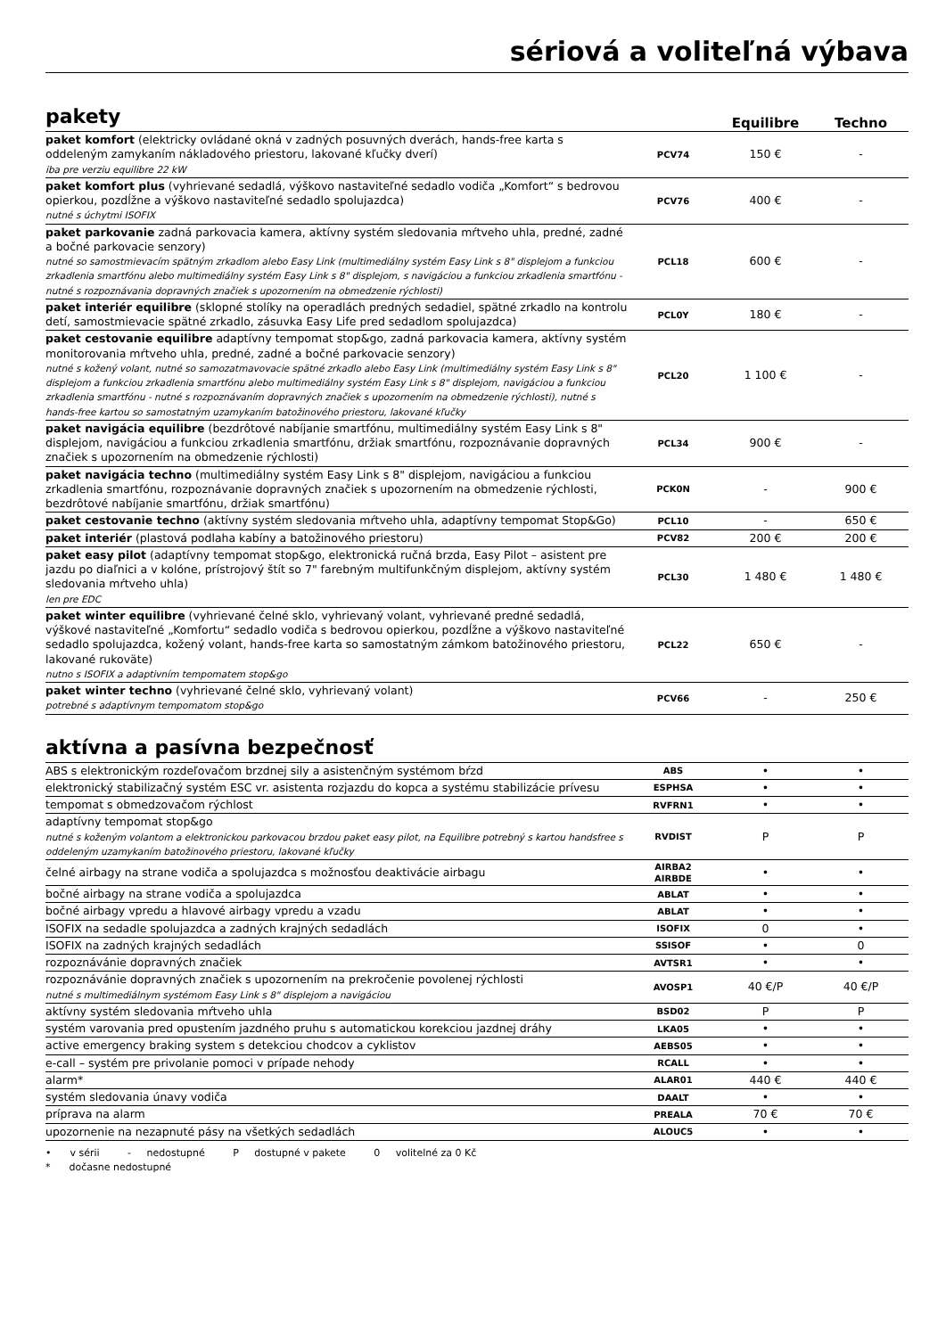sériová a voliteľná výbava
pakety
Equilibre Techno
| paket komfort (elektricky ovládané okná v zadných posuvných dverách, hands-free karta s oddeleným zamykaním nákladového priestoru, lakované kľučky dverí) iba pre verziu equilibre 22 kW | PCV74 | 150 € | - |
| paket komfort plus (vyhrievané sedadlá, výškovo nastaviteľné sedadlo vodiča „Komfort“ s bedrovou opierkou, pozdĺžne a výškovo nastaviteľné sedadlo spolujazdca) nutné s úchytmi ISOFIX | PCV76 | 400 € | - |
| paket parkovanie zadná parkovacia kamera, aktívny systém sledovania mŕtveho uhla, predné, zadné a bočné parkovacie senzory) nutné so samostmievacím spätným zrkadlom alebo Easy Link (multimediálny systém Easy Link s 8" displejom a funkciou zrkadlenia smartfónu alebo multimediálny systém Easy Link s 8" displejom, s navigáciou a funkciou zrkadlenia smartfónu - nutné s rozpoznávania dopravných značiek s upozornením na obmedzenie rýchlosti) | PCL18 | 600 € | - |
| paket interiér equilibre (sklopné stolíky na operadlách predných sedadiel, spätné zrkadlo na kontrolu detí, samostmievacie spätné zrkadlo, zásuvka Easy Life pred sedadlom spolujazdca) | PCL0Y | 180 € | - |
| paket cestovanie equilibre adaptívny tempomat stop&go, zadná parkovacia kamera, aktívny systém monitorovania mŕtveho uhla, predné, zadné a bočné parkovacie senzory) nutné s kožený volant, nutné so samozatmavovacie spätné zrkadlo alebo Easy Link (multimediálny systém Easy Link s 8" displejom a funkciou zrkadlenia smartfónu alebo multimediálny systém Easy Link s 8" displejom, navigáciou a funkciou zrkadlenia smartfónu - nutné s rozpoznávaním dopravných značiek s upozornením na obmedzenie rýchlosti), nutné s hands-free kartou so samostatným uzamykaním batožinového priestoru, lakované kľučky | PCL20 | 1 100 € | - |
| paket navigácia equilibre (bezdrôtové nabíjanie smartfónu, multimediálny systém Easy Link s 8" displejom, navigáciou a funkciou zrkadlenia smartfónu, držiak smartfónu, rozpoznávanie dopravných značiek s upozornením na obmedzenie rýchlosti) | PCL34 | 900 € | - |
| paket navigácia techno (multimediálny systém Easy Link s 8" displejom, navigáciou a funkciou zrkadlenia smartfónu, rozpoznávanie dopravných značiek s upozornením na obmedzenie rýchlosti, bezdrôtové nabíjanie smartfónu, držiak smartfónu) | PCK0N | - | 900 € |
| paket cestovanie techno (aktívny systém sledovania mŕtveho uhla, adaptívny tempomat Stop&Go) | PCL10 | - | 650 € |
| paket interiér (plastová podlaha kabíny a batožinového priestoru) | PCV82 | 200 € | 200 € |
| paket easy pilot (adaptívny tempomat stop&go, elektronická ručná brzda, Easy Pilot – asistent pre jazdu po diaľnici a v kolóne, prístrojový štít so 7" farebným multifunkčným displejom, aktívny systém sledovania mŕtveho uhla) len pre EDC | PCL30 | 1 480 € | 1 480 € |
| paket winter equilibre (vyhrievané čelné sklo, vyhrievaný volant, vyhrievané predné sedadlá, výškové nastaviteľné „Komfortu“ sedadlo vodiča s bedrovou opierkou, pozdĺžne a výškovo nastaviteľné sedadlo spolujazdca, kožený volant, hands-free karta so samostatným zámkom batožinového priestoru, lakované rukoväte) nutno s ISOFIX a adaptivním tempomatem stop&go | PCL22 | 650 € | - |
| paket winter techno (vyhrievané čelné sklo, vyhrievaný volant) potrebné s adaptívnym tempomatom stop&go | PCV66 | - | 250 € |
aktívna a pasívna bezpečnosť
| ABS s elektronickým rozdeľovačom brzdnej sily a asistenčným systémom bŕzd | ABS | • | • |
| elektronický stabilizačný systém ESC vr. asistenta rozjazdu do kopca a systému stabilizácie prívesu | ESPHSA | • | • |
| tempomat s obmedzovačom rýchlost | RVFRN1 | • | • |
| adaptívny tempomat stop&go nutné s koženým volantom a elektronickou parkovacou brzdou paket easy pilot, na Equilibre potrebný s kartou handsfree s oddeleným uzamykaním batožinového priestoru, lakované kľučky | RVDIST | P | P |
| čelné airbagy na strane vodiča a spolujazdca s možnosťou deaktivácie airbagu | AIRBA2 AIRBDE | • | • |
| bočné airbagy na strane vodiča a spolujazdca | ABLAT | • | • |
| bočné airbagy vpredu a hlavové airbagy vpredu a vzadu | ABLAT | • | • |
| ISOFIX na sedadle spolujazdca a zadných krajných sedadlách | ISOFIX | 0 | • |
| ISOFIX na zadných krajných sedadlách | SSISOF | • | 0 |
| rozpoznávánie dopravných značiek | AVTSR1 | • | • |
| rozpoznávánie dopravných značiek s upozornením na prekročenie povolenej rýchlosti nutné s multimediálnym systémom Easy Link s 8" displejom a navigáciou | AVOSP1 | 40 €/P | 40 €/P |
| aktívny systém sledovania mŕtveho uhla | BSD02 | P | P |
| systém varovania pred opustením jazdného pruhu s automatickou korekciou jazdnej dráhy | LKA05 | • | • |
| active emergency braking system s detekciou chodcov a cyklistov | AEBS05 | • | • |
| e-call – systém pre privolanie pomoci v prípade nehody | RCALL | • | • |
| alarm* | ALAR01 | 440 € | 440 € |
| systém sledovania únavy vodiča | DAALT | • | • |
| príprava na alarm | PREALA | 70 € | 70 € |
| upozornenie na nezapnuté pásy na všetkých sedadlách | ALOUC5 | • | • |
• v sérii - nedostupné P dostupné v pakete 0 volitelné za 0 Kč
* dočasne nedostupné